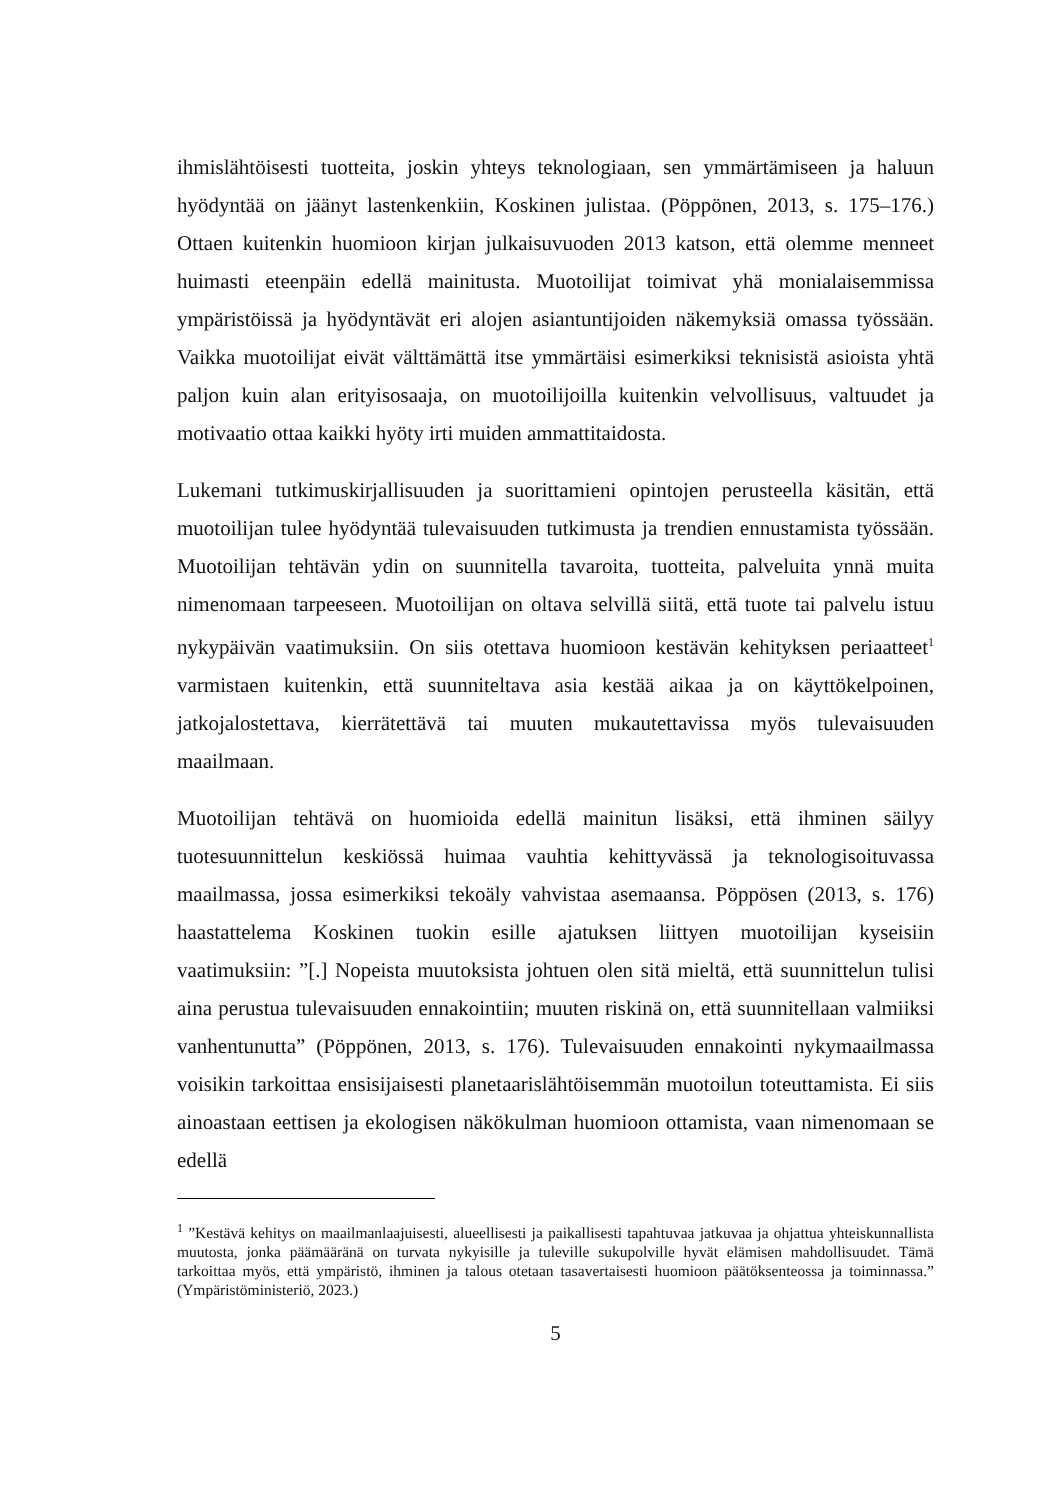ihmislähtöisesti tuotteita, joskin yhteys teknologiaan, sen ymmärtämiseen ja haluun hyödyntää on jäänyt lastenkenkiin, Koskinen julistaa. (Pöppönen, 2013, s. 175–176.) Ottaen kuitenkin huomioon kirjan julkaisuvuoden 2013 katson, että olemme menneet huimasti eteenpäin edellä mainitusta. Muotoilijat toimivat yhä monialaisemmissa ympäristöissä ja hyödyntävät eri alojen asiantuntijoiden näkemyksiä omassa työssään. Vaikka muotoilijat eivät välttämättä itse ymmärtäisi esimerkiksi teknisistä asioista yhtä paljon kuin alan erityisosaaja, on muotoilijoilla kuitenkin velvollisuus, valtuudet ja motivaatio ottaa kaikki hyöty irti muiden ammattitaidosta.
Lukemani tutkimuskirjallisuuden ja suorittamieni opintojen perusteella käsitän, että muotoilijan tulee hyödyntää tulevaisuuden tutkimusta ja trendien ennustamista työssään. Muotoilijan tehtävän ydin on suunnitella tavaroita, tuotteita, palveluita ynnä muita nimenomaan tarpeeseen. Muotoilijan on oltava selvillä siitä, että tuote tai palvelu istuu nykypäivän vaatimuksiin. On siis otettava huomioon kestävän kehityksen periaatteet<sup>1</sup> varmistaen kuitenkin, että suunniteltava asia kestää aikaa ja on käyttökelpoinen, jatkojalostettava, kierrätettävä tai muuten mukautettavissa myös tulevaisuuden maailmaan.
Muotoilijan tehtävä on huomioida edellä mainitun lisäksi, että ihminen säilyy tuotesuunnittelun keskiössä huimaa vauhtia kehittyvässä ja teknologisoituvassa maailmassa, jossa esimerkiksi tekoäly vahvistaa asemaansa. Pöppösen (2013, s. 176) haastattelema Koskinen tuokin esille ajatuksen liittyen muotoilijan kyseisiin vaatimuksiin: ”[.] Nopeista muutoksista johtuen olen sitä mieltä, että suunnittelun tulisi aina perustua tulevaisuuden ennakointiin; muuten riskinä on, että suunnitellaan valmiiksi vanhentunutta” (Pöppönen, 2013, s. 176). Tulevaisuuden ennakointi nykymaailmassa voisikin tarkoittaa ensisijaisesti planetaarislähtöisemmän muotoilun toteuttamista. Ei siis ainoastaan eettisen ja ekologisen näkökulman huomioon ottamista, vaan nimenomaan se edellä
<sup>1</sup> ”Kestävä kehitys on maailmanlaajuisesti, alueellisesti ja paikallisesti tapahtuvaa jatkuvaa ja ohjattua yhteiskunnallista muutosta, jonka päämääränä on turvata nykyisille ja tuleville sukupolville hyvät elämisen mahdollisuudet. Tämä tarkoittaa myös, että ympäristö, ihminen ja talous otetaan tasavertaisesti huomioon päätöksenteossa ja toiminnassa.” (Ympäristöministeriö, 2023.)
5